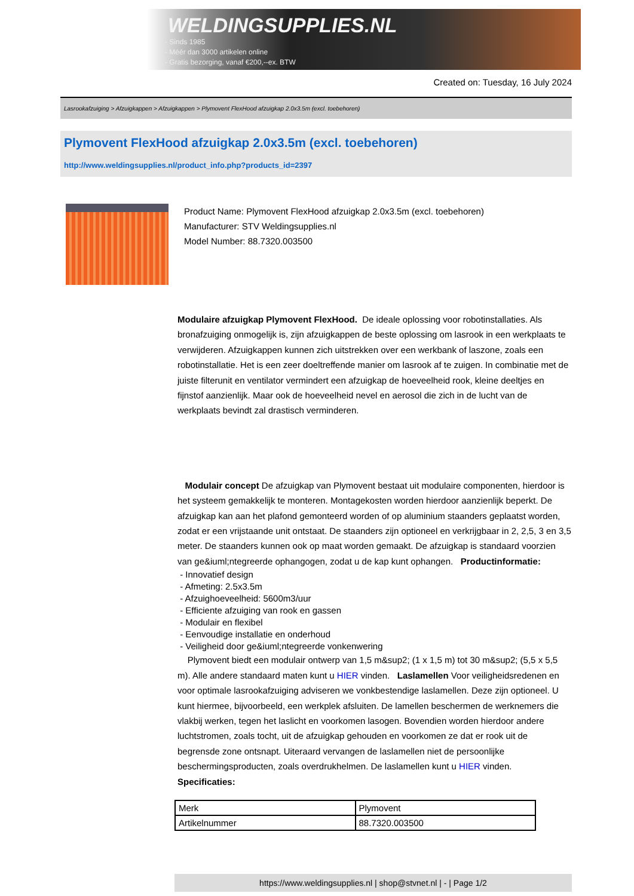WELDINGSUPPLIES.NL
- Sinds 1985
- Méér dan 3000 artikelen online
- Gratis bezorging, vanaf €200,--ex. BTW
Created on: Tuesday, 16 July 2024
Lasrookafzuiging > Afzuigkappen > Afzuigkappen > Plymovent FlexHood afzuigkap 2.0x3.5m (excl. toebehoren)
Plymovent FlexHood afzuigkap 2.0x3.5m (excl. toebehoren)
http://www.weldingsupplies.nl/product_info.php?products_id=2397
Product Name: Plymovent FlexHood afzuigkap 2.0x3.5m (excl. toebehoren)
Manufacturer: STV Weldingsupplies.nl
Model Number: 88.7320.003500
Modulaire afzuigkap Plymovent FlexHood. De ideale oplossing voor robotinstallaties. Als bronafzuiging onmogelijk is, zijn afzuigkappen de beste oplossing om lasrook in een werkplaats te verwijderen. Afzuigkappen kunnen zich uitstrekken over een werkbank of laszone, zoals een robotinstallatie. Het is een zeer doeltreffende manier om lasrook af te zuigen. In combinatie met de juiste filterunit en ventilator vermindert een afzuigkap de hoeveelheid rook, kleine deeltjes en fijnstof aanzienlijk. Maar ook de hoeveelheid nevel en aerosol die zich in de lucht van de werkplaats bevindt zal drastisch verminderen.
Modulair concept De afzuigkap van Plymovent bestaat uit modulaire componenten, hierdoor is het systeem gemakkelijk te monteren. Montagekosten worden hierdoor aanzienlijk beperkt. De afzuigkap kan aan het plafond gemonteerd worden of op aluminium staanders geplaatst worden, zodat er een vrijstaande unit ontstaat. De staanders zijn optioneel en verkrijgbaar in 2, 2,5, 3 en 3,5 meter. De staanders kunnen ook op maat worden gemaakt. De afzuigkap is standaard voorzien van ge&iuml;ntegreerde ophangogen, zodat u de kap kunt ophangen. Productinformatie:
- Innovatief design
- Afmeting: 2.5x3.5m
- Afzuighoeveelheid: 5600m3/uur
- Efficiente afzuiging van rook en gassen
- Modulair en flexibel
- Eenvoudige installatie en onderhoud
- Veiligheid door ge&iuml;ntegreerde vonkenwering
Plymovent biedt een modulair ontwerp van 1,5 m&sup2; (1 x 1,5 m) tot 30 m&sup2; (5,5 x 5,5 m). Alle andere standaard maten kunt u HIER vinden. Laslamellen Voor veiligheidsredenen en voor optimale lasrookafzuiging adviseren we vonkbestendige laslamellen. Deze zijn optioneel. U kunt hiermee, bijvoorbeeld, een werkplek afsluiten. De lamellen beschermen de werknemers die vlakbij werken, tegen het laslicht en voorkomen lasogen. Bovendien worden hierdoor andere luchtstromen, zoals tocht, uit de afzuigkap gehouden en voorkomen ze dat er rook uit de begrensde zone ontsnapt. Uiteraard vervangen de laslamellen niet de persoonlijke beschermingsproducten, zoals overdrukhelmen. De laslamellen kunt u HIER vinden. Specificaties:
| Merk | Plymovent |
| Artikelnummer | 88.7320.003500 |
https://www.weldingsupplies.nl | shop@stvnet.nl | - | Page 1/2